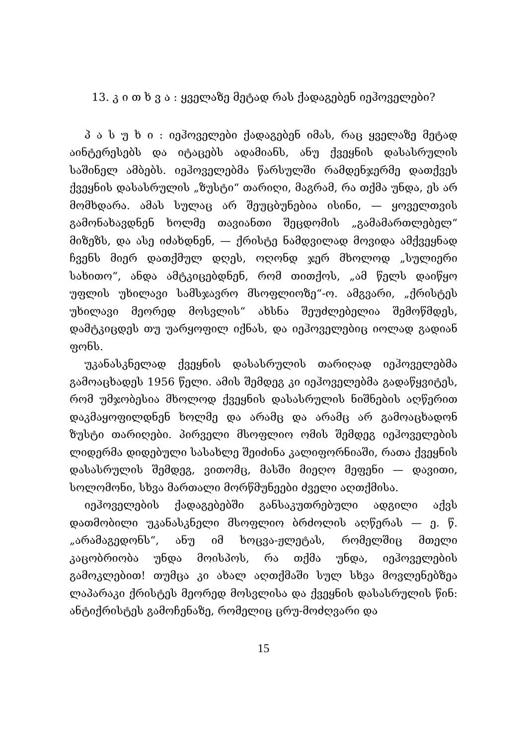13. კ ი თ ხ ვ ა : ყველაზე მეტად რას ქადაგებენ იეჰოველები?
პ ა ს უ ხ ი : იეჰოველები ქადაგებენ იმას, რაც ყველაზე მეტად აინტერესებს და იტაცებს ადამიანს, ანუ ქვეყნის დასასრულის საშინელ ამბებს. იეჰოველებმა წარსულში რამდენჯერმე დათქვეს ქვეყნის დასასრულის „ზუსტი“ თარიღი, მაგრამ, რა თქმა უნდა, ეს არ მომხდარა. ამას სულაც არ შეუცბუნებია ისინი, — ყოველთვის გამონახავდნენ ხოლმე თავიანთი შეცდომის „გამამართლებელ“ მიზეზს, და ასე იძახდნენ, — ქრისტე ნამდვილად მოვიდა ამქვეყნად ჩვენს მიერ დათქმულ დღეს, ოღონდ ჯერ მხოლოდ „სულიერი სახითო“, ანდა ამტკიცებდნენ, რომ თითქოს, „ამ წელს დაიწყო უფლის უხილავი სამსჯავრო მსოფლიოზე“-ო. ამგვარი, „ქრისტეს უხილავი მეორედ მოსვლის“ ახსნა შეუძლებელია შემოწმდეს, დამტკიცდეს თუ უარყოფილ იქნას, და იეჰოველებიც იოლად გადიან ფონს.
უკანასკნელად ქვეყნის დასასრულის თარიღად იეჰოველებმა გამოაცხადეს 1956 წელი. ამის შემდეგ კი იეჰოველებმა გადაწყვიტეს, რომ უმჯობესია მხოლოდ ქვეყნის დასასრულის ნიშნების აღწერით დაკმაყოფილდნენ ხოლმე და არამც და არამც არ გამოაცხადონ ზუსტი თარიღები. პირველი მსოფლიო ომის შემდეგ იეჰოველების ლიდერმა დიდებული სასახლე შეიძინა კალიფორნიაში, რათა ქვეყნის დასასრულის შემდეგ, ვითომც, მასში მიეღო მეფენი — დავითი, სოლომონი, სხვა მართალი მორწმუნეები ძველი აღთქმისა.
იეჰოველების ქადაგებებში განსაკუთრებული ადგილი აქვს დათმობილი უკანასკნელი მსოფლიო ბრძოლის აღწერას — ე. წ. „არამაგედონს“, ანუ იმ ხოცვა-ჟლეტას, რომელშიც მთელი კაცობრიობა უნდა მოისპოს, რა თქმა უნდა, იეჰოველების გამოკლებით! თუმცა კი ახალ აღთქმაში სულ სხვა მოვლენებზეა ლაპარაკი ქრისტეს მეორედ მოსვლისა და ქვეყნის დასასრულის წინ: ანტიქრისტეს გამოჩენაზე, რომელიც ცრუ-მოძღვარი და
15